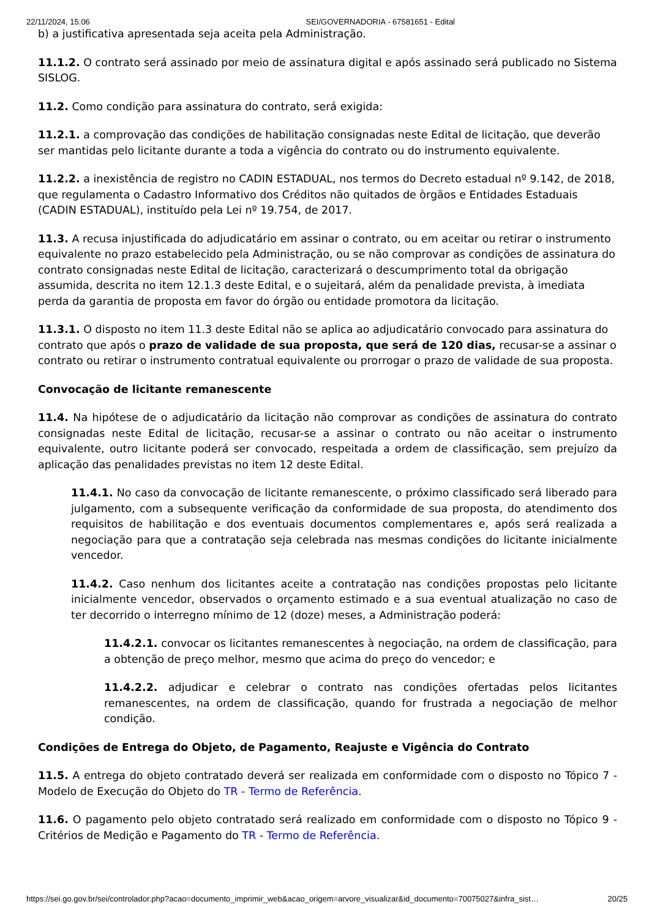22/11/2024, 15:06 SEI/GOVERNADORIA - 67581651 - Edital
b) a justificativa apresentada seja aceita pela Administração.
11.1.2. O contrato será assinado por meio de assinatura digital e após assinado será publicado no Sistema SISLOG.
11.2. Como condição para assinatura do contrato, será exigida:
11.2.1. a comprovação das condições de habilitação consignadas neste Edital de licitação, que deverão ser mantidas pelo licitante durante a toda a vigência do contrato ou do instrumento equivalente.
11.2.2. a inexistência de registro no CADIN ESTADUAL, nos termos do Decreto estadual nº 9.142, de 2018, que regulamenta o Cadastro Informativo dos Créditos não quitados de òrgãos e Entidades Estaduais (CADIN ESTADUAL), instituído pela Lei nº 19.754, de 2017.
11.3. A recusa injustificada do adjudicatário em assinar o contrato, ou em aceitar ou retirar o instrumento equivalente no prazo estabelecido pela Administração, ou se não comprovar as condições de assinatura do contrato consignadas neste Edital de licitação, caracterizará o descumprimento total da obrigação assumida, descrita no item 12.1.3 deste Edital, e o sujeitará, além da penalidade prevista, à imediata perda da garantia de proposta em favor do órgão ou entidade promotora da licitação.
11.3.1. O disposto no item 11.3 deste Edital não se aplica ao adjudicatário convocado para assinatura do contrato que após o prazo de validade de sua proposta, que será de 120 dias, recusar-se a assinar o contrato ou retirar o instrumento contratual equivalente ou prorrogar o prazo de validade de sua proposta.
Convocação de licitante remanescente
11.4. Na hipótese de o adjudicatário da licitação não comprovar as condições de assinatura do contrato consignadas neste Edital de licitação, recusar-se a assinar o contrato ou não aceitar o instrumento equivalente, outro licitante poderá ser convocado, respeitada a ordem de classificação, sem prejuízo da aplicação das penalidades previstas no item 12 deste Edital.
11.4.1. No caso da convocação de licitante remanescente, o próximo classificado será liberado para julgamento, com a subsequente verificação da conformidade de sua proposta, do atendimento dos requisitos de habilitação e dos eventuais documentos complementares e, após será realizada a negociação para que a contratação seja celebrada nas mesmas condições do licitante inicialmente vencedor.
11.4.2. Caso nenhum dos licitantes aceite a contratação nas condições propostas pelo licitante inicialmente vencedor, observados o orçamento estimado e a sua eventual atualização no caso de ter decorrido o interregno mínimo de 12 (doze) meses, a Administração poderá:
11.4.2.1. convocar os licitantes remanescentes à negociação, na ordem de classificação, para a obtenção de preço melhor, mesmo que acima do preço do vencedor; e
11.4.2.2. adjudicar e celebrar o contrato nas condições ofertadas pelos licitantes remanescentes, na ordem de classificação, quando for frustrada a negociação de melhor condição.
Condições de Entrega do Objeto, de Pagamento, Reajuste e Vigência do Contrato
11.5. A entrega do objeto contratado deverá ser realizada em conformidade com o disposto no Tópico 7 - Modelo de Execução do Objeto do TR - Termo de Referência.
11.6. O pagamento pelo objeto contratado será realizado em conformidade com o disposto no Tópico 9 - Critérios de Medição e Pagamento do TR - Termo de Referência.
https://sei.go.gov.br/sei/controlador.php?acao=documento_imprimir_web&acao_origem=arvore_visualizar&id_documento=70075027&infra_sist… 20/25